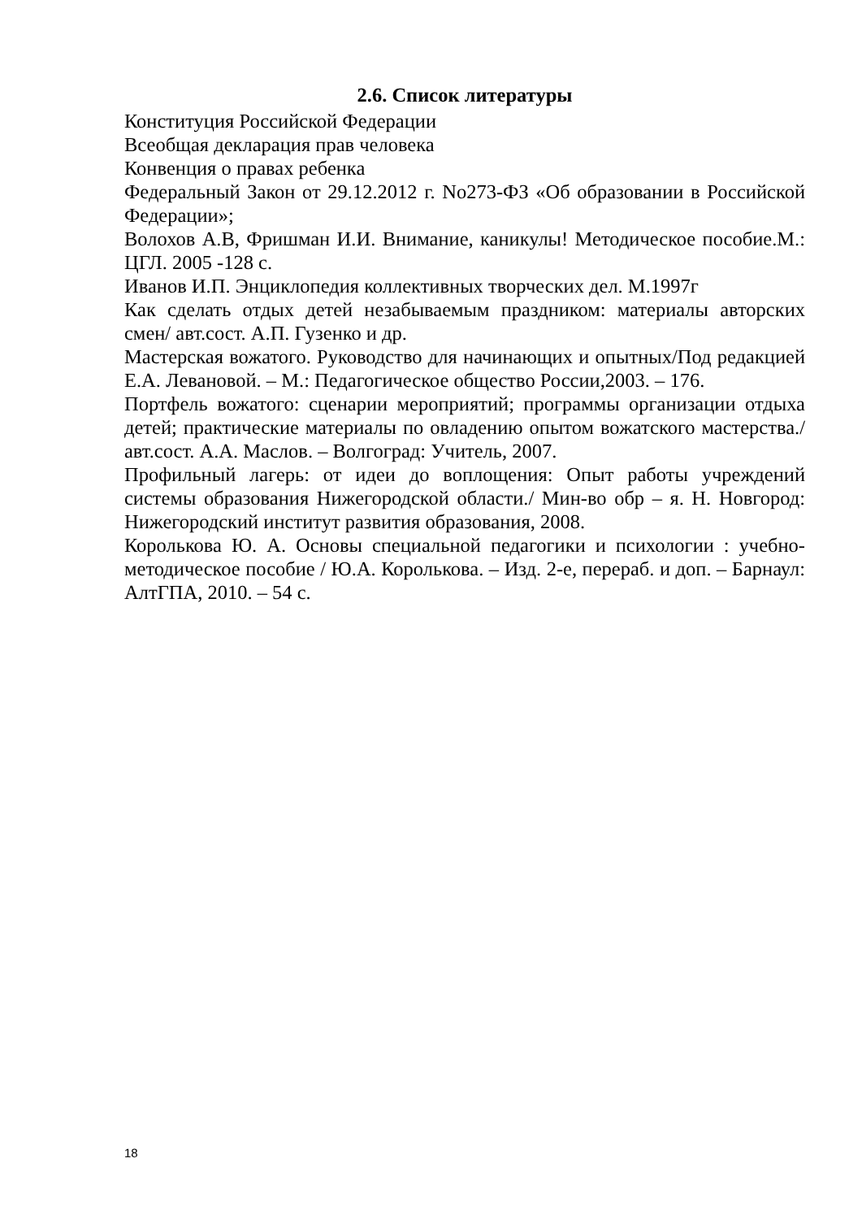2.6. Список литературы
Конституция Российской Федерации
Всеобщая декларация прав человека
Конвенция о правах ребенка
Федеральный Закон от 29.12.2012 г. No273-ФЗ «Об образовании в Российской Федерации»;
Волохов А.В, Фришман И.И. Внимание, каникулы! Методическое пособие.М.: ЦГЛ. 2005 -128 с.
Иванов И.П. Энциклопедия коллективных творческих дел. М.1997г
Как сделать отдых детей незабываемым праздником: материалы авторских смен/ авт.сост. А.П. Гузенко и др.
Мастерская вожатого. Руководство для начинающих и опытных/Под редакцией Е.А. Левановой. – М.: Педагогическое общество России,2003. – 176.
Портфель вожатого: сценарии мероприятий; программы организации отдыха детей; практические материалы по овладению опытом вожатского мастерства./ авт.сост. А.А. Маслов. – Волгоград: Учитель, 2007.
Профильный лагерь: от идеи до воплощения: Опыт работы учреждений системы образования Нижегородской области./ Мин-во обр – я. Н. Новгород: Нижегородский институт развития образования, 2008.
Королькова Ю. А. Основы специальной педагогики и психологии : учебно-методическое пособие / Ю.А. Королькова. – Изд. 2-е, перераб. и доп. – Барнаул: АлтГПА, 2010. – 54 с.
18